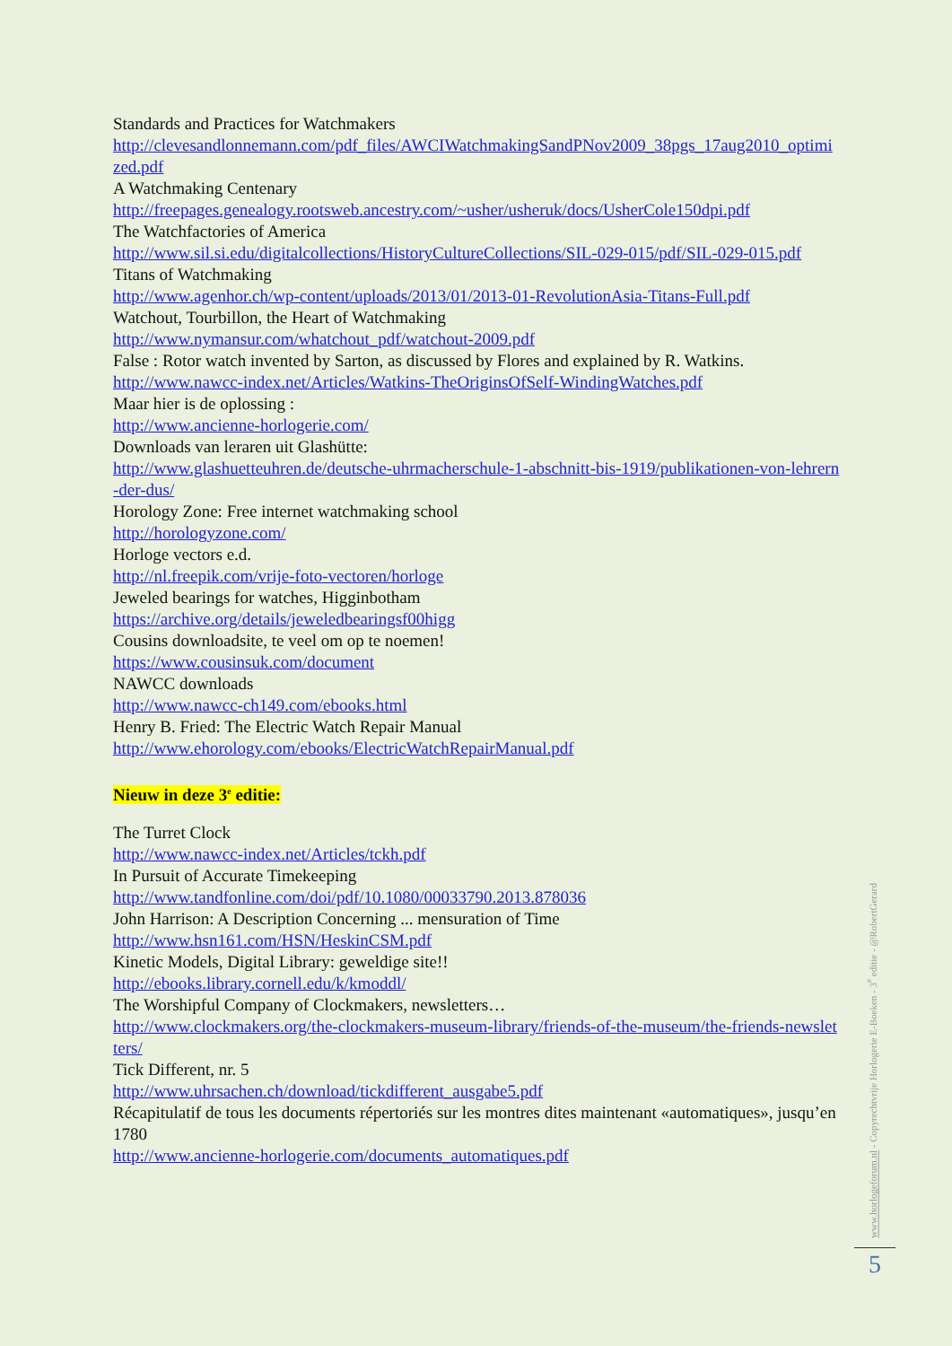Standards and Practices for Watchmakers
http://clevesandlonnemann.com/pdf_files/AWCIWatchmakingSandPNov2009_38pgs_17aug2010_optimized.pdf
A Watchmaking Centenary
http://freepages.genealogy.rootsweb.ancestry.com/~usher/usheruk/docs/UsherCole150dpi.pdf
The Watchfactories of America
http://www.sil.si.edu/digitalcollections/HistoryCultureCollections/SIL-029-015/pdf/SIL-029-015.pdf
Titans of Watchmaking
http://www.agenhor.ch/wp-content/uploads/2013/01/2013-01-RevolutionAsia-Titans-Full.pdf
Watchout, Tourbillon, the Heart of Watchmaking
http://www.nymansur.com/whatchout_pdf/watchout-2009.pdf
False : Rotor watch invented by Sarton, as discussed by Flores and explained by R. Watkins.
http://www.nawcc-index.net/Articles/Watkins-TheOriginsOfSelf-WindingWatches.pdf
Maar hier is de oplossing :
http://www.ancienne-horlogerie.com/
Downloads van leraren uit Glashütte:
http://www.glashuetteuhren.de/deutsche-uhrmacherschule-1-abschnitt-bis-1919/publikationen-von-lehrern-der-dus/
Horology Zone: Free internet watchmaking school
http://horologyzone.com/
Horloge vectors e.d.
http://nl.freepik.com/vrije-foto-vectoren/horloge
Jeweled bearings for watches, Higginbotham
https://archive.org/details/jeweledbearingsf00higg
Cousins downloadsite, te veel om op te noemen!
https://www.cousinsuk.com/document
NAWCC downloads
http://www.nawcc-ch149.com/ebooks.html
Henry B. Fried: The Electric Watch Repair Manual
http://www.ehorology.com/ebooks/ElectricWatchRepairManual.pdf
Nieuw in deze 3<sup>e</sup> editie:
The Turret Clock
http://www.nawcc-index.net/Articles/tckh.pdf
In Pursuit of Accurate Timekeeping
http://www.tandfonline.com/doi/pdf/10.1080/00033790.2013.878036
John Harrison: A Description Concerning ... mensuration of Time
http://www.hsn161.com/HSN/HeskinCSM.pdf
Kinetic Models, Digital Library: geweldige site!!
http://ebooks.library.cornell.edu/k/kmoddl/
The Worshipful Company of Clockmakers, newsletters…
http://www.clockmakers.org/the-clockmakers-museum-library/friends-of-the-museum/the-friends-newsletters/
Tick Different, nr. 5
http://www.uhrsachen.ch/download/tickdifferent_ausgabe5.pdf
Récapitulatif de tous les documents répertoriés sur les montres dites maintenant «automatiques», jusqu’en 1780
http://www.ancienne-horlogerie.com/documents_automatiques.pdf
www.horlogeforum.nl - Copyrechtvrije Horlogerie E-Boeken - 3<sup>e</sup> editie - @RobertGerard
5